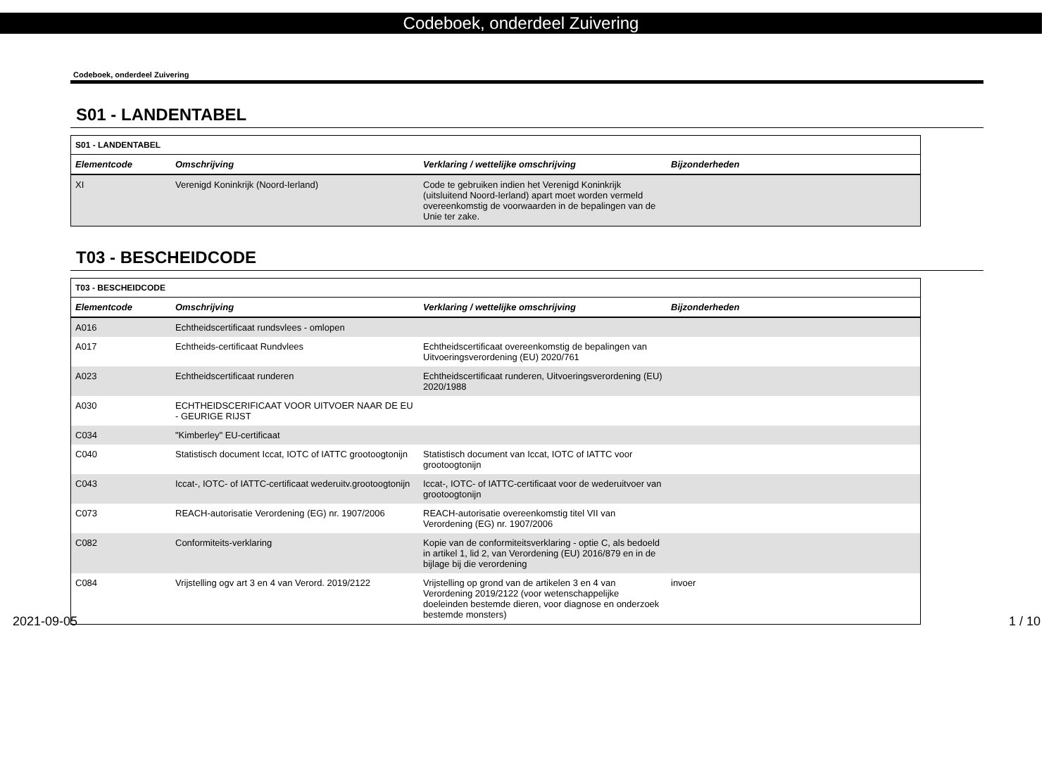Codeboek, onderdeel Zuivering
Codeboek, onderdeel Zuivering
S01 - LANDENTABEL
| S01 - LANDENTABEL | | | |
| Elementcode | Omschrijving | Verklaring / wettelijke omschrijving | Bijzonderheden |
| XI | Verenigd Koninkrijk (Noord-Ierland) | Code te gebruiken indien het Verenigd Koninkrijk (uitsluitend Noord-Ierland) apart moet worden vermeld overeenkomstig de voorwaarden in de bepalingen van de Unie ter zake. | |
T03 - BESCHEIDCODE
| T03 - BESCHEIDCODE | | | |
| Elementcode | Omschrijving | Verklaring / wettelijke omschrijving | Bijzonderheden |
| A016 | Echtheidscertificaat rundsvlees - omlopen | | |
| A017 | Echtheids-certificaat Rundvlees | Echtheidscertificaat overeenkomstig de bepalingen van Uitvoeringsverordening (EU) 2020/761 | |
| A023 | Echtheidscertificaat runderen | Echtheidscertificaat runderen, Uitvoeringsverordening (EU) 2020/1988 | |
| A030 | ECHTHEIDSCERIFICAAT VOOR UITVOER NAAR DE EU - GEURIGE RIJST | | |
| C034 | "Kimberley" EU-certificaat | | |
| C040 | Statistisch document Iccat, IOTC of IATTC grootoogtonijn | Statistisch document van Iccat, IOTC of IATTC voor grootoogtonijn | |
| C043 | Iccat-, IOTC- of IATTC-certificaat wederuitv.grootoogtonijn | Iccat-, IOTC- of IATTC-certificaat voor de wederuitvoer van grootoogtonijn | |
| C073 | REACH-autorisatie Verordening (EG) nr. 1907/2006 | REACH-autorisatie overeenkomstig titel VII van Verordening (EG) nr. 1907/2006 | |
| C082 | Conformiteits-verklaring | Kopie van de conformiteitsverklaring - optie C, als bedoeld in artikel 1, lid 2, van Verordening (EU) 2016/879 en in de bijlage bij die verordening | |
| C084 | Vrijstelling ogv art 3 en 4 van Verord. 2019/2122 | Vrijstelling op grond van de artikelen 3 en 4 van Verordening 2019/2122 (voor wetenschappelijke doeleinden bestemde dieren, voor diagnose en onderzoek bestemde monsters) | invoer |
2021-09-05 1 / 10